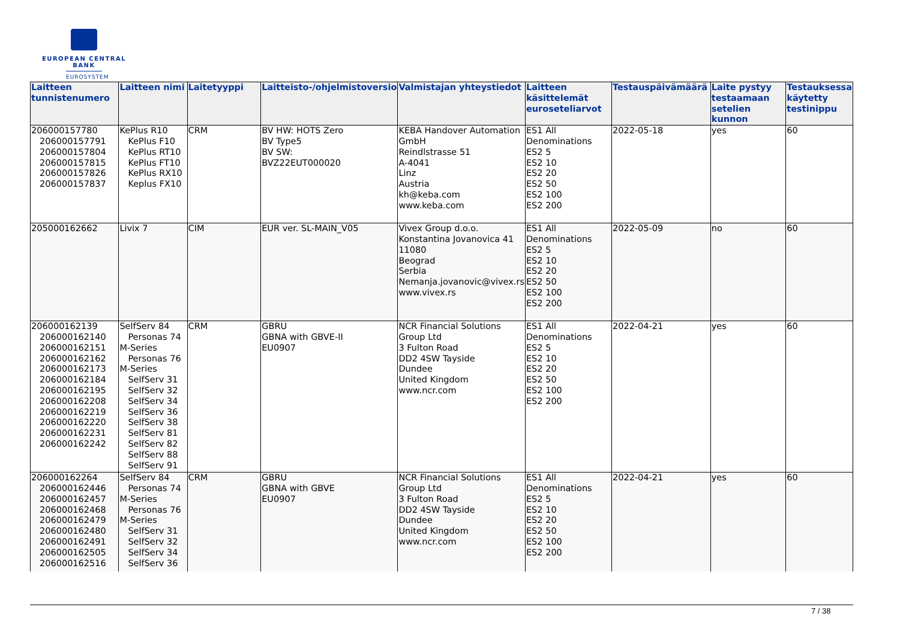EUROPEAN CENTRAL BANK
EUROSYSTEM
| Laitteen tunnistenumero | Laitteen nimi | Laitetyyppi | Laitteisto-/ohjelmistoversio | Valmistajan yhteystiedot | Laitteen käsittelemät euroseteliarvot | Testauspäivämäärä | Laite pystyy testaamaan setelien kunnon | Testauksessa käytetty testinippu |
| --- | --- | --- | --- | --- | --- | --- | --- | --- |
| 206000157780 206000157791 206000157804 206000157815 206000157826 206000157837 | KePlus R10 KePlus F10 KePlus RT10 KePlus FT10 KePlus RX10 Keplus FX10 | CRM | BV HW: HOTS Zero BV Type5 BV SW: BVZ22EUT000020 | KEBA Handover Automation GmbH Reindlstrasse 51 A-4041 Linz Austria kh@keba.com www.keba.com | ES1 All Denominations ES2 5 ES2 10 ES2 20 ES2 50 ES2 100 ES2 200 | 2022-05-18 | yes | 60 |
| 205000162662 | Livix 7 | CIM | EUR ver. SL-MAIN_V05 | Vivex Group d.o.o. Konstantina Jovanovica 41 11080 Beograd Serbia Nemanja.jovanovic@vivex.rs www.vivex.rs | ES1 All Denominations ES2 5 ES2 10 ES2 20 ES2 50 ES2 100 ES2 200 | 2022-05-09 | no | 60 |
| 206000162139 206000162140 206000162151 206000162162 206000162173 206000162184 206000162195 206000162208 206000162219 206000162220 206000162231 206000162242 | SelfServ 84 Personas 74 M- Series Personas 76 M- Series SelfServ 31 SelfServ 32 SelfServ 34 SelfServ 36 SelfServ 38 SelfServ 81 SelfServ 82 SelfServ 88 SelfServ 91 | CRM | GBRU GBNA with GBVE-II EU0907 | NCR Financial Solutions Group Ltd 3 Fulton Road DD2 4SW Tayside Dundee United Kingdom www.ncr.com | ES1 All Denominations ES2 5 ES2 10 ES2 20 ES2 50 ES2 100 ES2 200 | 2022-04-21 | yes | 60 |
| 206000162264 206000162446 206000162457 206000162468 206000162479 206000162480 206000162491 206000162505 206000162516 | SelfServ 84 Personas 74 M- Series Personas 76 M- Series SelfServ 31 SelfServ 32 SelfServ 34 SelfServ 36 | CRM | GBRU GBNA with GBVE EU0907 | NCR Financial Solutions Group Ltd 3 Fulton Road DD2 4SW Tayside Dundee United Kingdom www.ncr.com | ES1 All Denominations ES2 5 ES2 10 ES2 20 ES2 50 ES2 100 ES2 200 | 2022-04-21 | yes | 60 |
7 / 38